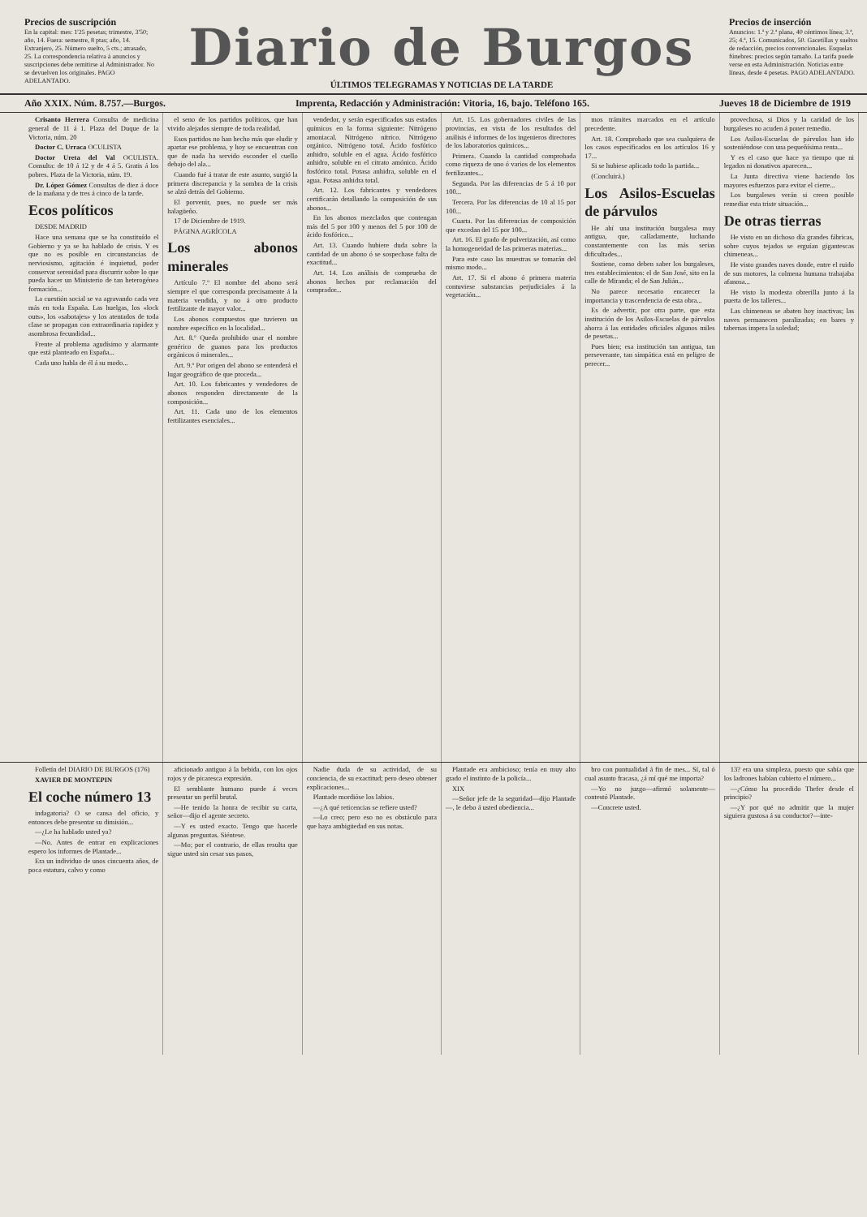Precios de suscripción
En la capital: mes: 1'25 pesetas; trimestre, 3'50; año, 14. Fuera: semestre, 8 ptas; año, 14. Extranjero, 25. Número suelto, 5 cts.; atrasado, 25. La correspondencia relativa á anuncios y suscripciones debe remitirse al Administrador. No se devuelven los originales. PAGO ADELANTADO.
Diario de Burgos
ÚLTIMOS TELEGRAMAS Y NOTICIAS DE LA TARDE
Precios de inserción
Anuncios: 1.ª y 2.ª plana, 40 céntimos línea; 3.ª, 25; 4.ª, 15. Comunicados, 50. Gacetillas y sueltos de redacción, precios convencionales. Esquelas fúnebres: precios según tamaño. La tarifa puede verse en esta Administración. Noticias entre líneas, desde 4 pesetas. PAGO ADELANTADO.
Año XXIX. Núm. 8.757.—Burgos. Imprenta, Redacción y Administración: Vitoria, 16, bajo. Teléfono 165. Jueves 18 de Diciembre de 1919
Crisanto Herrera Consulta de medicina general de 11 á 1. Plaza del Duque de la Victoria, núm. 20
Doctor C. Urraca OCULISTA
Doctor Ureta del Val OCULISTA. Consulta: de 10 á 12 y de 4 á 5. Gratis á los pobres. Plaza de la Victoria, núm. 19.
Dr. López Gómez Consultas de diez á doce de la mañana y de tres á cinco de la tarde.
Ecos políticos
DESDE MADRID
Hace una semana que se ha constituído el Gobierno y ya se ha hablado de crisis. Y es que no es posible en circunstancias de nerviosismo, agitación é inquietud, poder conservar serenidad para discurrir sobre lo que pueda hacer un Ministerio de tan heterogénea formación...
La cuestión social se va agravando cada vez más en toda España. Las huelgas, los «lock outs», los «sabotajes» y los atentados de toda clase se propagan con extraordinaria rapidez y asombrosa fecundidad...
Frente al problema agudísimo y alarmante que está planteado en España...
Cada uno habla de él á su modo...
el seno de los partidos políticos, que han vivido alejados siempre de toda realidad.
Esos partidos no han hecho más que eludir y apartar ese problema, y hoy se encuentran con que de nada ha servido esconder el cuello debajo del ala...
Cuando fué á tratar de este asunto, surgió la primera discrepancia y la sombra de la crisis se alzó detrás del Gobierno.
El porvenir, pues, no puede ser más halagüeño.
17 de Diciembre de 1919.
PÁGINA AGRÍCOLA
Los abonos minerales
Artículo 7.º El nombre del abono será siempre el que corresponda precisamente á la materia vendida, y no á otro producto fertilizante de mayor valor...
Los abonos compuestos que tuvieren un nombre específico en la localidad...
Art. 8.º Queda prohibido usar el nombre genérico de guanos para los productos orgánicos ó minerales...
Art. 9.º Por origen del abono se entenderá el lugar geográfico de que proceda...
Art. 10. Los fabricantes y vendedores de abonos responden directamente de la composición...
Art. 11. Cada uno de los elementos fertilizantes esenciales...
vendedor, y serán especificados sus estados químicos en la forma siguiente: Nitrógeno amoniacal. Nitrógeno nítrico. Nitrógeno orgánico. Nitrógeno total. Ácido fosfórico anhidro, soluble en el agua. Ácido fosfórico anhidro, soluble en el citrato amónico. Ácido fosfórico total. Potasa anhidra, soluble en el agua. Potasa anhidra total.
Art. 12. Los fabricantes y vendedores certificarán detallando la composición de sus abonos...
En los abonos mezclados que contengan más del 5 por 100 y menos del 5 por 100 de ácido fosfórico...
Art. 13. Cuando hubiere duda sobre la cantidad de un abono ó se sospechase falta de exactitud...
Art. 14. Los análisis de comprueba de abonos hechos por reclamación del comprador...
Art. 15. Los gobernadores civiles de las provincias, en vista de los resultados del análisis é informes de los ingenieros directores de los laboratorios químicos...
Primera. Cuando la cantidad comprobada como riqueza de uno ó varios de los elementos fertilizantes...
Segunda. Por las diferencias de 5 á 10 por 100...
Tercera. Por las diferencias de 10 al 15 por 100...
Cuarta. Por las diferencias de composición que excedan del 15 por 100...
Art. 16. El grado de pulverización, así como la homogeneidad de las primeras materias...
Para este caso las muestras se tomarán del mismo modo...
Art. 17. Si el abono ó primera materia contuviese substancias perjudiciales á la vegetación...
mos trámites marcados en el artículo precedente.
Art. 18. Comprobado que sea cualquiera de los casos especificados en los artículos 16 y 17...
Si se hubiese aplicado todo la partida...
(Concluirá.)
Los Asilos-Escuelas de párvulos
He ahí una institución burgalesa muy antigua, que, calladamente, luchando constantemente con las más serias dificultades...
Sostiene, como deben saber los burgaleses, tres establecimientos: el de San José, sito en la calle de Miranda; el de San Julián...
No parece necesario encarecer la importancia y trascendencia de esta obra...
Es de advertir, por otra parte, que esta institución de los Asilos-Escuelas de párvulos ahorra á las entidades oficiales algunos miles de pesetas...
Pues bien; esa institución tan antigua, tan perseverante, tan simpática está en peligro de perecer...
provechosa, si Dios y la caridad de los burgaleses no acuden á poner remedio.
Los Asilos-Escuelas de párvulos han ido sosteniéndose con una pequeñísima renta...
Y es el caso que hace ya tiempo que ni legados ni donativos aparecen...
La Junta directiva viene haciendo los mayores esfuerzos para evitar el cierre...
Los burgaleses verán si creen posible remediar esta triste situación...
De otras tierras
He visto en un dichoso día grandes fábricas, sobre cuyos tejados se erguían gigantescas chimeneas...
He visto grandes naves donde, entre el ruido de sus motores, la colmena humana trabajaba afanosa...
He visto la modesta obrerilla junto á la puerta de los talleres...
Las chimeneas se abaten hoy inactivas; las naves permanecen paralizadas; en bares y tabernas impera la soledad;
Folletín del DIARIO DE BURGOS (176)
XAVIER DE MONTEPIN
El coche número 13
indagatoria? O se cansa del oficio, y entonces debe presentar su dimisión...
—¿Le ha hablado usted ya?
—No. Antes de entrar en explicaciones espero los informes de Plantade...
Era un individuo de unos cincuenta años, de poca estatura, calvo y como
aficionado antiguo á la bebida, con los ojos rojos y de picaresca expresión.
El semblante humano puede á veces presentar un perfil brutal.
—He tenido la honra de recibir su carta, señor—dijo el agente secreto.
—Y es usted exacto. Tengo que hacerle algunas preguntas. Siéntese.
—Mo; por el contrario, de ellas resulta que sigue usted sin cesar sus pasos,
Nadie duda de su actividad, de su conciencia, de su exactitud; pero deseo obtener explicaciones...
Plantade mordióse los labios.
—¿A qué reticencias se refiere usted?
—Lo creo; pero eso no es obstáculo para que haya ambigüedad en sus notas.
Plantade era ambicioso; tenía en muy alto grado el instinto de la policía...
XIX
—Señor jefe de la seguridad—dijo Plantade—, le debo á usted obediencia...
bro con puntualidad á fin de mes... Sí, tal ó cual asunto fracasa, ¿á mí qué me importa?
—Yo no juzgo—afirmó solamente—contestó Plantade.
—Concrete usted.
13? era una simpleza, puesto que sabía que los ladrones habían cubierto el número...
—¿Cómo ha procedido Thefer desde el principio?
—¿Y por qué no admitir que la mujer siguiera gustosa á su conductor?—inte-